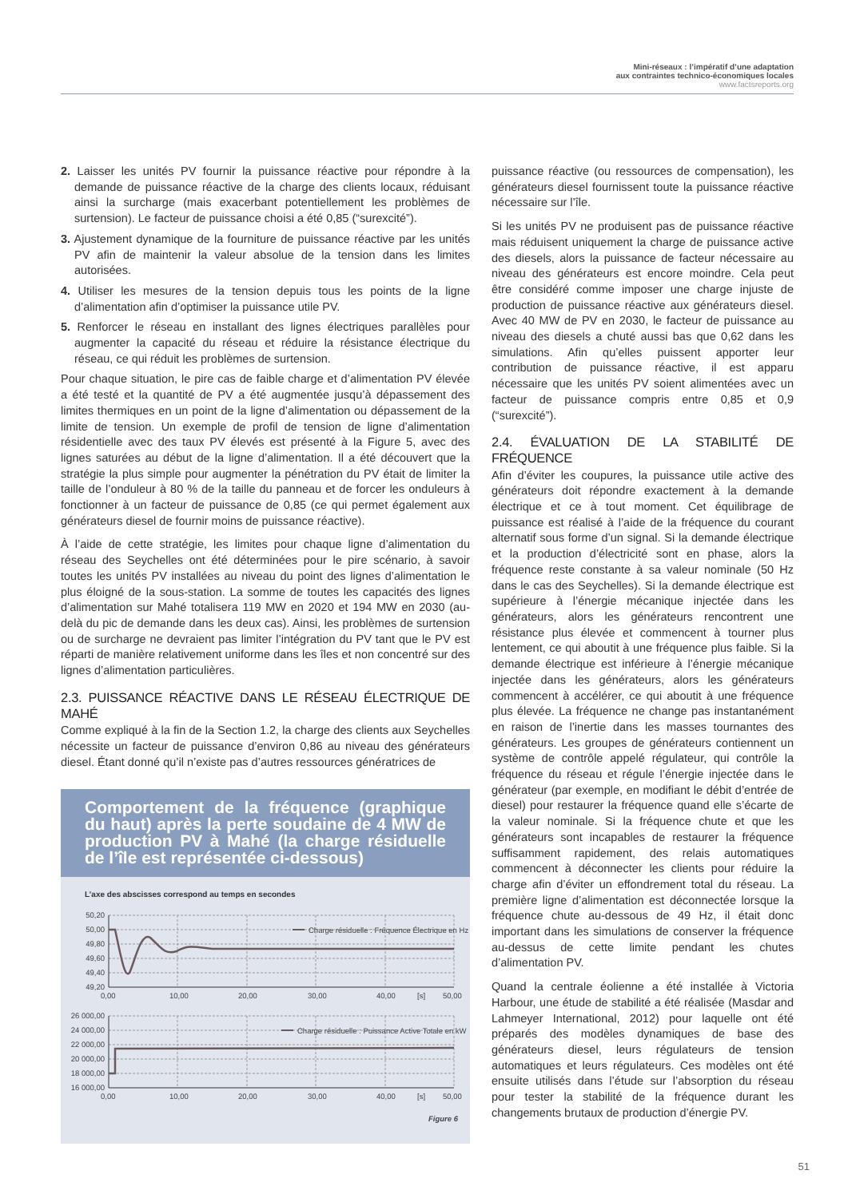Mini-réseaux : l’impératif d’une adaptation
aux contraintes technico-économiques locales
www.factsreports.org
2. Laisser les unités PV fournir la puissance réactive pour répondre à la demande de puissance réactive de la charge des clients locaux, réduisant ainsi la surcharge (mais exacerbant potentiellement les problèmes de surtension). Le facteur de puissance choisi a été 0,85 (“surexcité”).
3. Ajustement dynamique de la fourniture de puissance réactive par les unités PV afin de maintenir la valeur absolue de la tension dans les limites autorisées.
4. Utiliser les mesures de la tension depuis tous les points de la ligne d’alimentation afin d’optimiser la puissance utile PV.
5. Renforcer le réseau en installant des lignes électriques parallèles pour augmenter la capacité du réseau et réduire la résistance électrique du réseau, ce qui réduit les problèmes de surtension.
Pour chaque situation, le pire cas de faible charge et d’alimentation PV élevée a été testé et la quantité de PV a été augmentée jusqu’à dépassement des limites thermiques en un point de la ligne d’alimentation ou dépassement de la limite de tension. Un exemple de profil de tension de ligne d’alimentation résidentielle avec des taux PV élevés est présenté à la Figure 5, avec des lignes saturées au début de la ligne d’alimentation. Il a été découvert que la stratégie la plus simple pour augmenter la pénétration du PV était de limiter la taille de l’onduleur à 80 % de la taille du panneau et de forcer les onduleurs à fonctionner à un facteur de puissance de 0,85 (ce qui permet également aux générateurs diesel de fournir moins de puissance réactive).
À l’aide de cette stratégie, les limites pour chaque ligne d’alimentation du réseau des Seychelles ont été déterminées pour le pire scénario, à savoir toutes les unités PV installées au niveau du point des lignes d’alimentation le plus éloigné de la sous-station. La somme de toutes les capacités des lignes d’alimentation sur Mahé totalisera 119 MW en 2020 et 194 MW en 2030 (au-delà du pic de demande dans les deux cas). Ainsi, les problèmes de surtension ou de surcharge ne devraient pas limiter l’intégration du PV tant que le PV est réparti de manière relativement uniforme dans les îles et non concentré sur des lignes d’alimentation particulières.
2.3. PUISSANCE RÉACTIVE DANS LE RÉSEAU ÉLECTRIQUE DE MAHÉ
Comme expliqué à la fin de la Section 1.2, la charge des clients aux Seychelles nécessite un facteur de puissance d’environ 0,86 au niveau des générateurs diesel. Étant donné qu’il n’existe pas d’autres ressources génératrices de
Comportement de la fréquence (graphique du haut) après la perte soudaine de 4 MW de production PV à Mahé (la charge résiduelle de l’île est représentée ci-dessous)
L’axe des abscisses correspond au temps en secondes
Charge résiduelle : Fréquence Électrique en Hz
Charge résiduelle : Puissance Active Totale en kW
50,20
50,00
49,80
49,60
49,40
49,20
26 000,00
24 000,00
22 000,00
20 000,00
18 000,00
16 000,00
0,00
10,00
20,00
30,00
40,00
[s]
50,00
0,00
10,00
20,00
30,00
40,00
[s]
50,00
Figure 6
puissance réactive (ou ressources de compensation), les générateurs diesel fournissent toute la puissance réactive nécessaire sur l’île.
Si les unités PV ne produisent pas de puissance réactive mais réduisent uniquement la charge de puissance active des diesels, alors la puissance de facteur nécessaire au niveau des générateurs est encore moindre. Cela peut être considéré comme imposer une charge injuste de production de puissance réactive aux générateurs diesel. Avec 40 MW de PV en 2030, le facteur de puissance au niveau des diesels a chuté aussi bas que 0,62 dans les simulations. Afin qu’elles puissent apporter leur contribution de puissance réactive, il est apparu nécessaire que les unités PV soient alimentées avec un facteur de puissance compris entre 0,85 et 0,9 (“surexcité”).
2.4. ÉVALUATION DE LA STABILITÉ DE FRÉQUENCE
Afin d’éviter les coupures, la puissance utile active des générateurs doit répondre exactement à la demande électrique et ce à tout moment. Cet équilibrage de puissance est réalisé à l’aide de la fréquence du courant alternatif sous forme d’un signal. Si la demande électrique et la production d’électricité sont en phase, alors la fréquence reste constante à sa valeur nominale (50 Hz dans le cas des Seychelles). Si la demande électrique est supérieure à l’énergie mécanique injectée dans les générateurs, alors les générateurs rencontrent une résistance plus élevée et commencent à tourner plus lentement, ce qui aboutit à une fréquence plus faible. Si la demande électrique est inférieure à l’énergie mécanique injectée dans les générateurs, alors les générateurs commencent à accélérer, ce qui aboutit à une fréquence plus élevée. La fréquence ne change pas instantanément en raison de l’inertie dans les masses tournantes des générateurs. Les groupes de générateurs contiennent un système de contrôle appelé régulateur, qui contrôle la fréquence du réseau et régule l’énergie injectée dans le générateur (par exemple, en modifiant le débit d’entrée de diesel) pour restaurer la fréquence quand elle s’écarte de la valeur nominale. Si la fréquence chute et que les générateurs sont incapables de restaurer la fréquence suffisamment rapidement, des relais automatiques commencent à déconnecter les clients pour réduire la charge afin d’éviter un effondrement total du réseau. La première ligne d’alimentation est déconnectée lorsque la fréquence chute au-dessous de 49 Hz, il était donc important dans les simulations de conserver la fréquence au-dessus de cette limite pendant les chutes d’alimentation PV.
Quand la centrale éolienne a été installée à Victoria Harbour, une étude de stabilité a été réalisée (Masdar and Lahmeyer International, 2012) pour laquelle ont été préparés des modèles dynamiques de base des générateurs diesel, leurs régulateurs de tension automatiques et leurs régulateurs. Ces modèles ont été ensuite utilisés dans l’étude sur l’absorption du réseau pour tester la stabilité de la fréquence durant les changements brutaux de production d’énergie PV.
51